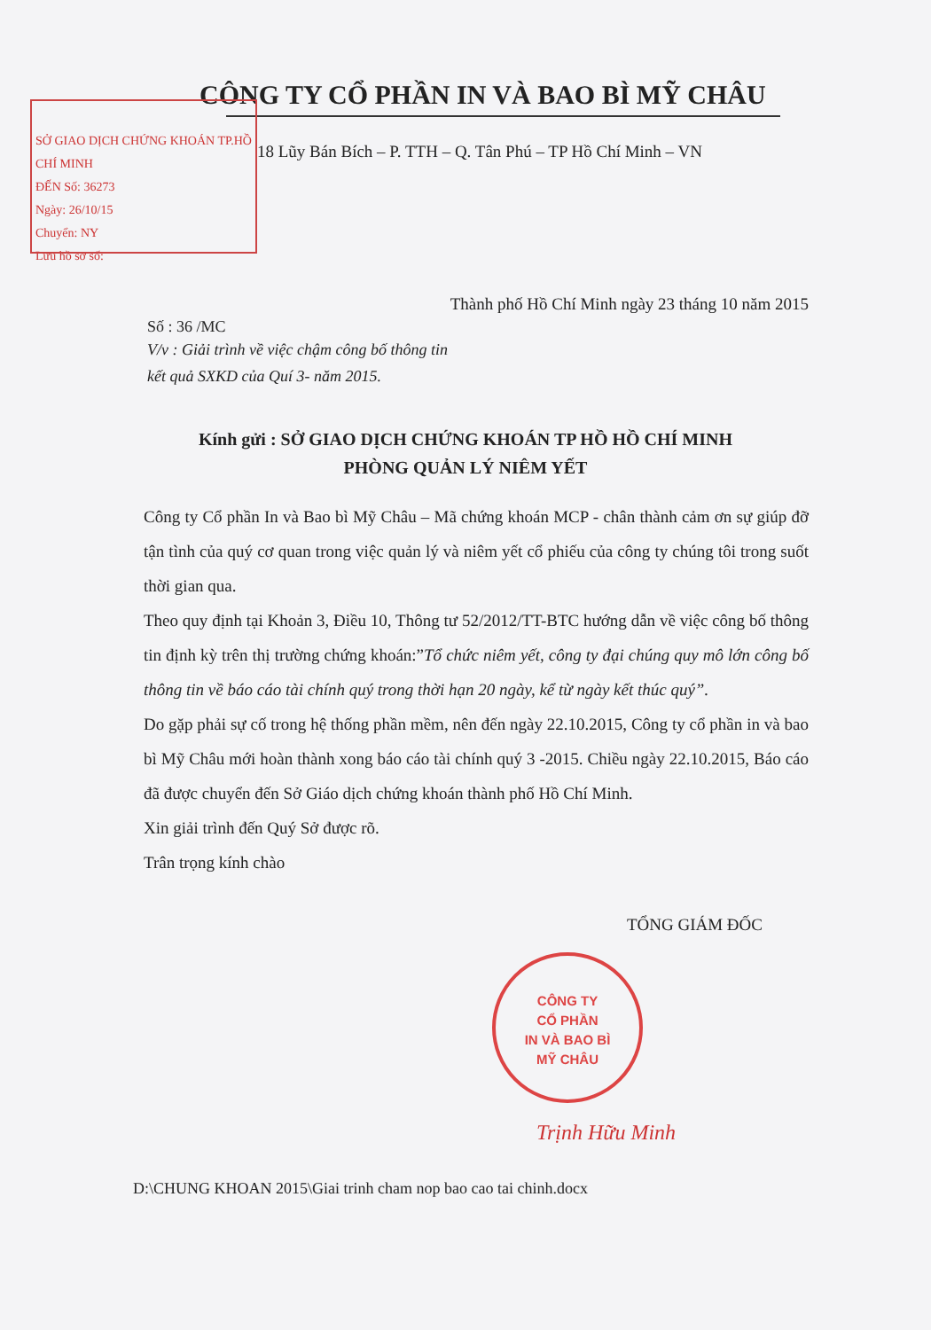CÔNG TY CỔ PHẦN IN VÀ BAO BÌ MỸ CHÂU
SỞ GIAO DỊCH CHỨNG KHOÁN TP.HỒ CHÍ MINH
ĐẾN Số: 36273
Ngày: 26/10/15
Chuyển: NY
Lưu hồ sơ số:
18 Lũy Bán Bích – P. TTH – Q. Tân Phú – TP Hồ Chí Minh – VN
Thành phố Hồ Chí Minh ngày 23 tháng 10 năm 2015
Số : 36 /MC
V/v : Giải trình về việc chậm công bố thông tin
kết quả SXKD của Quí 3- năm 2015.
Kính gửi : SỞ GIAO DỊCH CHỨNG KHOÁN TP HỒ HỒ CHÍ MINH
PHÒNG QUẢN LÝ NIÊM YẾT
Công ty Cổ phần In và Bao bì Mỹ Châu – Mã chứng khoán MCP - chân thành cảm ơn sự giúp đỡ tận tình của quý cơ quan trong việc quản lý và niêm yết cổ phiếu của công ty chúng tôi trong suốt thời gian qua.
Theo quy định tại Khoản 3, Điều 10, Thông tư 52/2012/TT-BTC hướng dẫn về việc công bố thông tin định kỳ trên thị trường chứng khoán:”Tổ chức niêm yết, công ty đại chúng quy mô lớn công bố thông tin về báo cáo tài chính quý trong thời hạn 20 ngày, kể từ ngày kết thúc quý”.
Do gặp phải sự cố trong hệ thống phần mềm, nên đến ngày 22.10.2015, Công ty cổ phần in và bao bì Mỹ Châu mới hoàn thành xong báo cáo tài chính quý 3 -2015. Chiều ngày 22.10.2015, Báo cáo đã được chuyển đến Sở Giáo dịch chứng khoán thành phố Hồ Chí Minh.
Xin giải trình đến Quý Sở được rõ.
Trân trọng kính chào
TỔNG GIÁM ĐỐC
CÔNG TY
CỔ PHẦN
IN VÀ BAO BÌ
MỸ CHÂU
Trịnh Hữu Minh
D:\CHUNG KHOAN 2015\Giai trinh cham nop bao cao tai chinh.docx